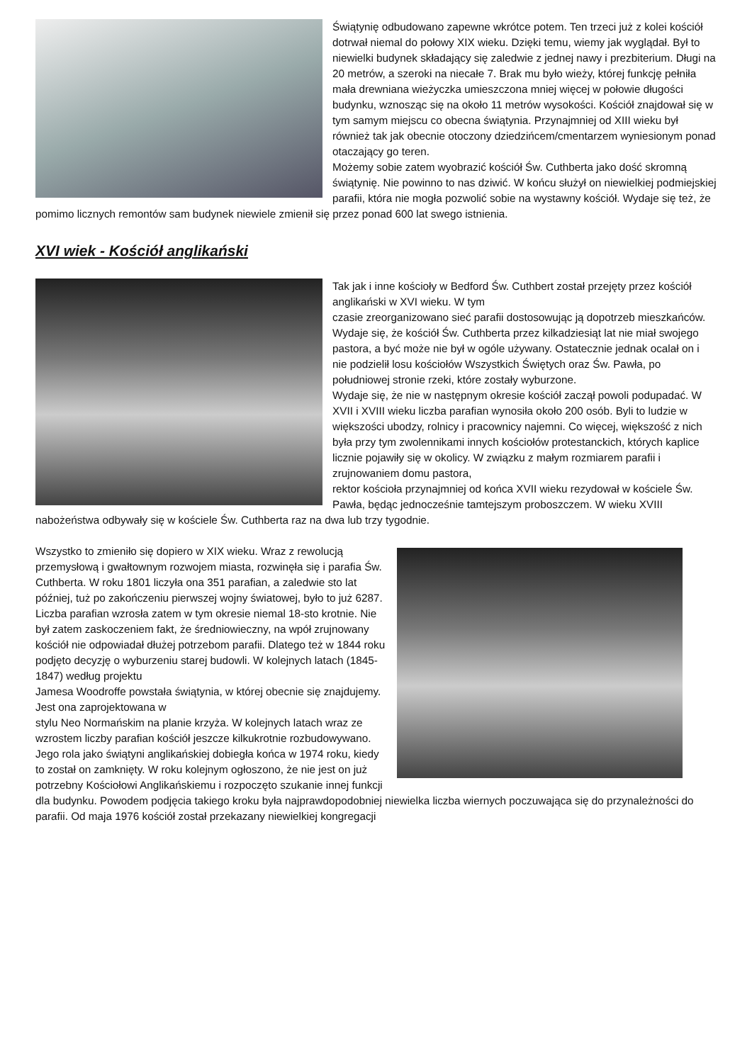Świątynię odbudowano zapewne wkrótce potem. Ten trzeci już z kolei kościół dotrwał niemal do połowy XIX wieku. Dzięki temu, wiemy jak wyglądał. Był to niewielki budynek składający się zaledwie z jednej nawy i prezbiterium. Długi na 20 metrów, a szeroki na niecałe 7. Brak mu było wieży, której funkcję pełniła mała drewniana wieżyczka umieszczona mniej więcej w połowie długości budynku, wznosząc się na około 11 metrów wysokości. Kościół znajdował się w tym samym miejscu co obecna świątynia. Przynajmniej od XIII wieku był również tak jak obecnie otoczony dziedzińcem/cmentarzem wyniesionym ponad otaczający go teren.
Możemy sobie zatem wyobrazić kościół Św. Cuthberta jako dość skromną świątynię. Nie powinno to nas dziwić. W końcu służył on niewielkiej podmiejskiej parafii, która nie mogła pozwolić sobie na wystawny kościół. Wydaje się też, że pomimo licznych remontów sam budynek niewiele zmienił się przez ponad 600 lat swego istnienia.
XVI wiek - Kościół anglikański
Tak jak i inne kościoły w Bedford Św. Cuthbert został przejęty przez kościół anglikański w XVI wieku. W tym
czasie zreorganizowano sieć parafii dostosowując ją dopotrzeb mieszkańców. Wydaje się, że kościół Św. Cuthberta przez kilkadziesiąt lat nie miał swojego pastora, a być może nie był w ogóle używany. Ostatecznie jednak ocalał on i nie podzielił losu kościołów Wszystkich Świętych oraz Św. Pawła, po południowej stronie rzeki, które zostały wyburzone.
Wydaje się, że nie w następnym okresie kościół zaczął powoli podupadać. W XVII i XVIII wieku liczba parafian wynosiła około 200 osób. Byli to ludzie w większości ubodzy, rolnicy i pracownicy najemni. Co więcej, większość z nich była przy tym zwolennikami innych kościołów protestanckich, których kaplice licznie pojawiły się w okolicy. W związku z małym rozmiarem parafii i zrujnowaniem domu pastora,
rektor kościoła przynajmniej od końca XVII wieku rezydował w kościele Św. Pawła, będąc jednocześnie tamtejszym proboszczem. W wieku XVIII nabożeństwa odbywały się w kościele Św. Cuthberta raz na dwa lub trzy tygodnie.
Wszystko to zmieniło się dopiero w XIX wieku. Wraz z rewolucją przemysłową i gwałtownym rozwojem miasta, rozwinęła się i parafia Św. Cuthberta. W roku 1801 liczyła ona 351 parafian, a zaledwie sto lat później, tuż po zakończeniu pierwszej wojny światowej, było to już 6287. Liczba parafian wzrosła zatem w tym okresie niemal 18-sto krotnie. Nie był zatem zaskoczeniem fakt, że średniowieczny, na wpół zrujnowany kościół nie odpowiadał dłużej potrzebom parafii. Dlatego też w 1844 roku podjęto decyzję o wyburzeniu starej budowli. W kolejnych latach (1845-1847) według projektu
Jamesa Woodroffe powstała świątynia, w której obecnie się znajdujemy. Jest ona zaprojektowana w
stylu Neo Normańskim na planie krzyża. W kolejnych latach wraz ze wzrostem liczby parafian kościół jeszcze kilkukrotnie rozbudowywano.
Jego rola jako świątyni anglikańskiej dobiegła końca w 1974 roku, kiedy to został on zamknięty. W roku kolejnym ogłoszono, że nie jest on już potrzebny Kościołowi Anglikańskiemu i rozpoczęto szukanie innej funkcji dla budynku. Powodem podjęcia takiego kroku była najprawdopodobniej niewielka liczba wiernych poczuwająca się do przynależności do parafii. Od maja 1976 kościół został przekazany niewielkiej kongregacji